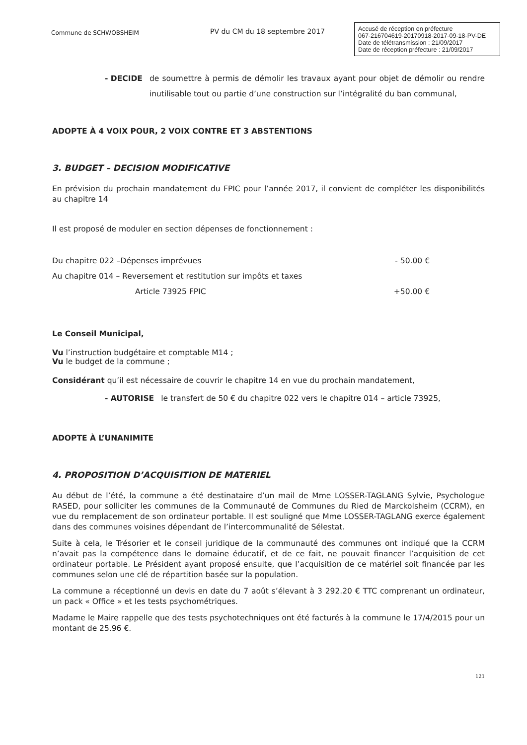Commune de SCHWOBSHEIM
PV du CM du 18 septembre 2017
Accusé de réception en préfecture
067-216704619-20170918-2017-09-18-PV-DE
Date de télétransmission : 21/09/2017
Date de réception préfecture : 21/09/2017
- DECIDE de soumettre à permis de démolir les travaux ayant pour objet de démolir ou rendre inutilisable tout ou partie d’une construction sur l’intégralité du ban communal,
ADOPTE À 4 VOIX POUR, 2 VOIX CONTRE ET 3 ABSTENTIONS
3. BUDGET – DECISION MODIFICATIVE
En prévision du prochain mandatement du FPIC pour l’année 2017, il convient de compléter les disponibilités au chapitre 14
Il est proposé de moduler en section dépenses de fonctionnement :
Du chapitre 022 –Dépenses imprévues - 50.00 €
Au chapitre 014 – Reversement et restitution sur impôts et taxes
Article 73925 FPIC +50.00 €
Le Conseil Municipal,
Vu l’instruction budgétaire et comptable M14 ;
Vu le budget de la commune ;
Considérant qu’il est nécessaire de couvrir le chapitre 14 en vue du prochain mandatement,
- AUTORISE le transfert de 50 € du chapitre 022 vers le chapitre 014 – article 73925,
ADOPTE À L’UNANIMITE
4. PROPOSITION D’ACQUISITION DE MATERIEL
Au début de l’été, la commune a été destinataire d’un mail de Mme LOSSER-TAGLANG Sylvie, Psychologue RASED, pour solliciter les communes de la Communauté de Communes du Ried de Marckolsheim (CCRM), en vue du remplacement de son ordinateur portable. Il est souligné que Mme LOSSER-TAGLANG exerce également dans des communes voisines dépendant de l’intercommunalité de Sélestat.
Suite à cela, le Trésorier et le conseil juridique de la communauté des communes ont indiqué que la CCRM n’avait pas la compétence dans le domaine éducatif, et de ce fait, ne pouvait financer l’acquisition de cet ordinateur portable. Le Président ayant proposé ensuite, que l’acquisition de ce matériel soit financée par les communes selon une clé de répartition basée sur la population.
La commune a réceptionné un devis en date du 7 août s’élevant à 3 292.20 € TTC comprenant un ordinateur, un pack « Office » et les tests psychométriques.
Madame le Maire rappelle que des tests psychotechniques ont été facturés à la commune le 17/4/2015 pour un montant de 25.96 €.
121